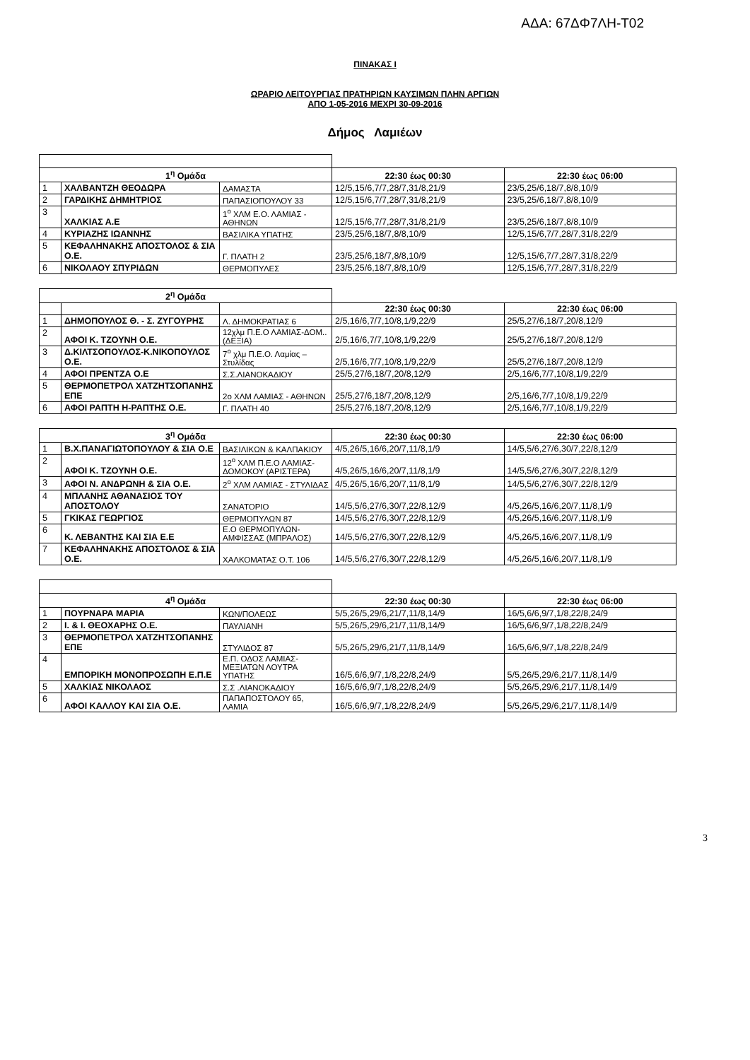ΑΔΑ: 67ΔΦ7ΛΗ-Τ02
ΠΙΝΑΚΑΣ Ι
ΩΡΑΡΙΟ ΛΕΙΤΟΥΡΓΙΑΣ ΠΡΑΤΗΡΙΩΝ ΚΑΥΣΙΜΩΝ ΠΛΗΝ ΑΡΓΙΩΝ
ΑΠΟ 1-05-2016 ΜΕΧΡΙ 30-09-2016
Δήμος Λαμιέων
| 1<sup>η</sup> Ομάδα | | | 22:30 έως 00:30 | 22:30 έως 06:00 |
| 1 | ΧΑΛΒΑΝΤΖΗ ΘΕΟΔΩΡΑ | ΔΑΜΑΣΤΑ | 12/5,15/6,7/7,28/7,31/8,21/9 | 23/5,25/6,18/7,8/8,10/9 |
| 2 | ΓΑΡΔΙΚΗΣ ΔΗΜΗΤΡΙΟΣ | ΠΑΠΑΣΙΟΠΟΥΛΟΥ 33 | 12/5,15/6,7/7,28/7,31/8,21/9 | 23/5,25/6,18/7,8/8,10/9 |
| 3 | ΧΑΛΚΙΑΣ Α.Ε | 1<sup>ο</sup> ΧΛΜ Ε.Ο. ΛΑΜΙΑΣ - ΑΘΗΝΩΝ | 12/5,15/6,7/7,28/7,31/8,21/9 | 23/5,25/6,18/7,8/8,10/9 |
| 4 | ΚΥΡΙΑΖΗΣ ΙΩΑΝΝΗΣ | ΒΑΣΙΛΙΚΑ ΥΠΑΤΗΣ | 23/5,25/6,18/7,8/8,10/9 | 12/5,15/6,7/7,28/7,31/8,22/9 |
| 5 | ΚΕΦΑΛΗΝΑΚΗΣ ΑΠΟΣΤΟΛΟΣ & ΣΙΑ Ο.Ε. | Γ. ΠΛΑΤΗ 2 | 23/5,25/6,18/7,8/8,10/9 | 12/5,15/6,7/7,28/7,31/8,22/9 |
| 6 | ΝΙΚΟΛΑΟΥ ΣΠΥΡΙΔΩΝ | ΘΕΡΜΟΠΥΛΕΣ | 23/5,25/6,18/7,8/8,10/9 | 12/5,15/6,7/7,28/7,31/8,22/9 |
| 2<sup>η</sup> Ομάδα | | | | |
| | | | 22:30 έως 00:30 | 22:30 έως 06:00 |
| 1 | ΔΗΜΟΠΟΥΛΟΣ Θ. - Σ. ΖΥΓΟΥΡΗΣ | Λ. ΔΗΜΟΚΡΑΤΙΑΣ 6 | 2/5,16/6,7/7,10/8,1/9,22/9 | 25/5,27/6,18/7,20/8,12/9 |
| 2 | ΑΦΟΙ Κ. ΤΖΟΥΝΗ Ο.Ε. | 12χλμ Π.Ε.Ο ΛΑΜΙΑΣ-ΔΟΜ..(ΔΕΞΙΑ) | 2/5,16/6,7/7,10/8,1/9,22/9 | 25/5,27/6,18/7,20/8,12/9 |
| 3 | Δ.ΚΙΛΤΣΟΠΟΥΛΟΣ-Κ.ΝΙΚΟΠΟΥΛΟΣ Ο.Ε. | 7<sup>ο</sup> χλμ Π.Ε.Ο. Λαμίας – Στυλίδας | 2/5,16/6,7/7,10/8,1/9,22/9 | 25/5,27/6,18/7,20/8,12/9 |
| 4 | ΑΦΟΙ ΠΡΕΝΤΖΑ Ο.Ε | Σ.Σ.ΛΙΑΝΟΚΑΔΙΟΥ | 25/5,27/6,18/7,20/8,12/9 | 2/5,16/6,7/7,10/8,1/9,22/9 |
| 5 | ΘΕΡΜΟΠΕΤΡΟΛ ΧΑΤΖΗΤΣΟΠΑΝΗΣ ΕΠΕ | 2ο ΧΛΜ ΛΑΜΙΑΣ - ΑΘΗΝΩΝ | 25/5,27/6,18/7,20/8,12/9 | 2/5,16/6,7/7,10/8,1/9,22/9 |
| 6 | ΑΦΟΙ ΡΑΠΤΗ Η-ΡΑΠΤΗΣ Ο.Ε. | Γ. ΠΛΑΤΗ 40 | 25/5,27/6,18/7,20/8,12/9 | 2/5,16/6,7/7,10/8,1/9,22/9 |
| 3<sup>η</sup> Ομάδα | | | 22:30 έως 00:30 | 22:30 έως 06:00 |
| 1 | Β.Χ.ΠΑΝΑΓΙΩΤΟΠΟΥΛΟΥ & ΣΙΑ Ο.Ε | ΒΑΣΙΛΙΚΩΝ & ΚΑΛΠΑΚΙΟΥ | 4/5,26/5,16/6,20/7,11/8,1/9 | 14/5,5/6,27/6,30/7,22/8,12/9 |
| 2 | ΑΦΟΙ Κ. ΤΖΟΥΝΗ Ο.Ε. | 12<sup>ο</sup> ΧΛΜ Π.Ε.Ο ΛΑΜΙΑΣ-ΔΟΜΟΚΟΥ (ΑΡΙΣΤΕΡΑ) | 4/5,26/5,16/6,20/7,11/8,1/9 | 14/5,5/6,27/6,30/7,22/8,12/9 |
| 3 | ΑΦΟΙ Ν. ΑΝΔΡΩΝΗ & ΣΙΑ Ο.Ε. | 2<sup>ο</sup> ΧΛΜ ΛΑΜΙΑΣ - ΣΤΥΛΙΔΑΣ | 4/5,26/5,16/6,20/7,11/8,1/9 | 14/5,5/6,27/6,30/7,22/8,12/9 |
| 4 | ΜΠΛΑΝΗΣ ΑΘΑΝΑΣΙΟΣ ΤΟΥ ΑΠΟΣΤΟΛΟΥ | ΣΑΝΑΤΟΡΙΟ | 14/5,5/6,27/6,30/7,22/8,12/9 | 4/5,26/5,16/6,20/7,11/8,1/9 |
| 5 | ΓΚΙΚΑΣ ΓΕΩΡΓΙΟΣ | ΘΕΡΜΟΠΥΛΩΝ 87 | 14/5,5/6,27/6,30/7,22/8,12/9 | 4/5,26/5,16/6,20/7,11/8,1/9 |
| 6 | Κ. ΛΕΒΑΝΤΗΣ ΚΑΙ ΣΙΑ Ε.Ε | Ε.Ο ΘΕΡΜΟΠΥΛΩΝ-ΑΜΦΙΣΣΑΣ (ΜΠΡΑΛΟΣ) | 14/5,5/6,27/6,30/7,22/8,12/9 | 4/5,26/5,16/6,20/7,11/8,1/9 |
| 7 | ΚΕΦΑΛΗΝΑΚΗΣ ΑΠΟΣΤΟΛΟΣ & ΣΙΑ Ο.Ε. | ΧΑΛΚΟΜΑΤΑΣ Ο.Τ. 106 | 14/5,5/6,27/6,30/7,22/8,12/9 | 4/5,26/5,16/6,20/7,11/8,1/9 |
| 4<sup>η</sup> Ομάδα | | | 22:30 έως 00:30 | 22:30 έως 06:00 |
| 1 | ΠΟΥΡΝΑΡΑ ΜΑΡΙΑ | ΚΩΝ/ΠΟΛΕΩΣ | 5/5,26/5,29/6,21/7,11/8,14/9 | 16/5,6/6,9/7,1/8,22/8,24/9 |
| 2 | Ι. & Ι. ΘΕΟΧΑΡΗΣ Ο.Ε. | ΠΑΥΛΙΑΝΗ | 5/5,26/5,29/6,21/7,11/8,14/9 | 16/5,6/6,9/7,1/8,22/8,24/9 |
| 3 | ΘΕΡΜΟΠΕΤΡΟΛ ΧΑΤΖΗΤΣΟΠΑΝΗΣ ΕΠΕ | ΣΤΥΛΙΔΟΣ 87 | 5/5,26/5,29/6,21/7,11/8,14/9 | 16/5,6/6,9/7,1/8,22/8,24/9 |
| 4 | ΕΜΠΟΡΙΚΗ ΜΟΝΟΠΡΟΣΩΠΗ Ε.Π.Ε | Ε.Π. ΟΔΟΣ ΛΑΜΙΑΣ-ΜΕΞΙΑΤΩΝ ΛΟΥΤΡΑ ΥΠΑΤΗΣ | 16/5,6/6,9/7,1/8,22/8,24/9 | 5/5,26/5,29/6,21/7,11/8,14/9 |
| 5 | ΧΑΛΚΙΑΣ ΝΙΚΟΛΑΟΣ | Σ.Σ .ΛΙΑΝΟΚΑΔΙΟΥ | 16/5,6/6,9/7,1/8,22/8,24/9 | 5/5,26/5,29/6,21/7,11/8,14/9 |
| 6 | ΑΦΟΙ ΚΑΛΛΟΥ ΚΑΙ ΣΙΑ Ο.Ε. | ΠΑΠΑΠΟΣΤΟΛΟΥ 65, ΛΑΜΙΑ | 16/5,6/6,9/7,1/8,22/8,24/9 | 5/5,26/5,29/6,21/7,11/8,14/9 |
3